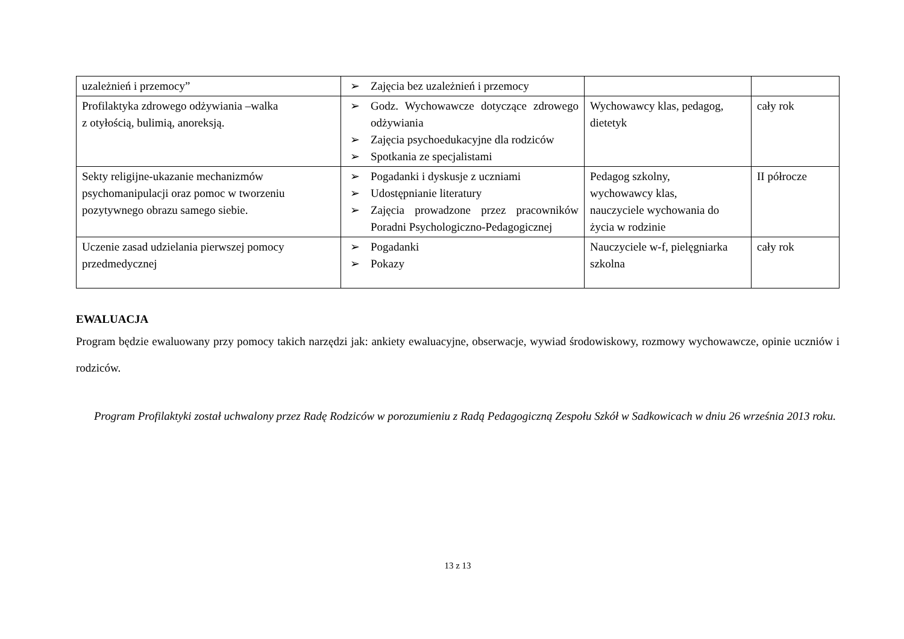| uzależnień i przemocy” | ➢ Zajęcia bez uzależnień i przemocy | | |
| Profilaktyka zdrowego odżywiania –walka z otyłością, bulimią, anoreksją. | ➢ Godz. Wychowawcze dotyczące zdrowego odżywiania ➢ Zajęcia psychoedukacyjne dla rodziców ➢ Spotkania ze specjalistami | Wychowawcy klas, pedagog, dietetyk | cały rok |
| Sekty religijne-ukazanie mechanizmów psychomanipulacji oraz pomoc w tworzeniu pozytywnego obrazu samego siebie. | ➢ Pogadanki i dyskusje z uczniami ➢ Udostępnianie literatury ➢ Zajęcia prowadzone przez pracowników Poradni Psychologiczno-Pedagogicznej | Pedagog szkolny, wychowawcy klas, nauczyciele wychowania do życia w rodzinie | II półrocze |
| Uczenie zasad udzielania pierwszej pomocy przedmedycznej | ➢ Pogadanki ➢ Pokazy | Nauczyciele w-f, pielęgniarka szkolna | cały rok |
EWALUACJA
Program będzie ewaluowany przy pomocy takich narzędzi jak: ankiety ewaluacyjne, obserwacje, wywiad środowiskowy, rozmowy wychowawcze, opinie uczniów i rodziców.
Program Profilaktyki został uchwalony przez Radę Rodziców w porozumieniu z Radą Pedagogiczną Zespołu Szkół w Sadkowicach w dniu 26 września 2013 roku.
13 z 13